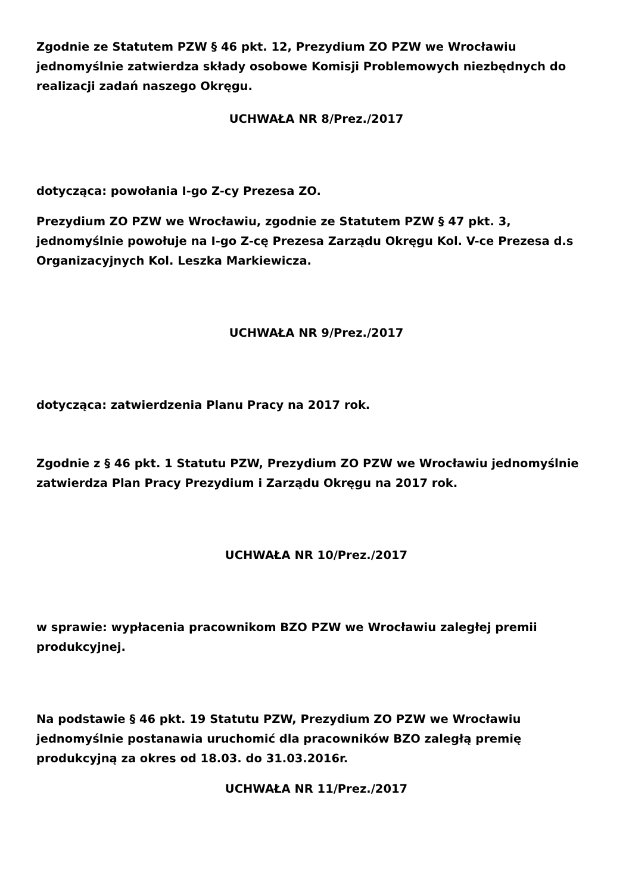Zgodnie ze Statutem PZW § 46 pkt. 12, Prezydium ZO PZW we Wrocławiu jednomyślnie zatwierdza składy osobowe Komisji Problemowych niezbędnych do realizacji zadań naszego Okręgu.
UCHWAŁA NR 8/Prez./2017
dotycząca: powołania I-go Z-cy Prezesa ZO.
Prezydium ZO PZW we Wrocławiu, zgodnie ze Statutem PZW § 47 pkt. 3, jednomyślnie powołuje na I-go Z-cę Prezesa Zarządu Okręgu Kol. V-ce Prezesa d.s Organizacyjnych Kol. Leszka Markiewicza.
UCHWAŁA NR 9/Prez./2017
dotycząca: zatwierdzenia Planu Pracy na 2017 rok.
Zgodnie z § 46 pkt. 1 Statutu PZW, Prezydium ZO PZW we Wrocławiu jednomyślnie zatwierdza Plan Pracy Prezydium i Zarządu Okręgu na 2017 rok.
UCHWAŁA NR 10/Prez./2017
w sprawie: wypłacenia pracownikom BZO PZW we Wrocławiu zaległej premii produkcyjnej.
Na podstawie § 46 pkt. 19 Statutu PZW, Prezydium ZO PZW we Wrocławiu jednomyślnie postanawia uruchomić dla pracowników BZO zaległą premię produkcyjną za okres od 18.03. do 31.03.2016r.
UCHWAŁA NR 11/Prez./2017